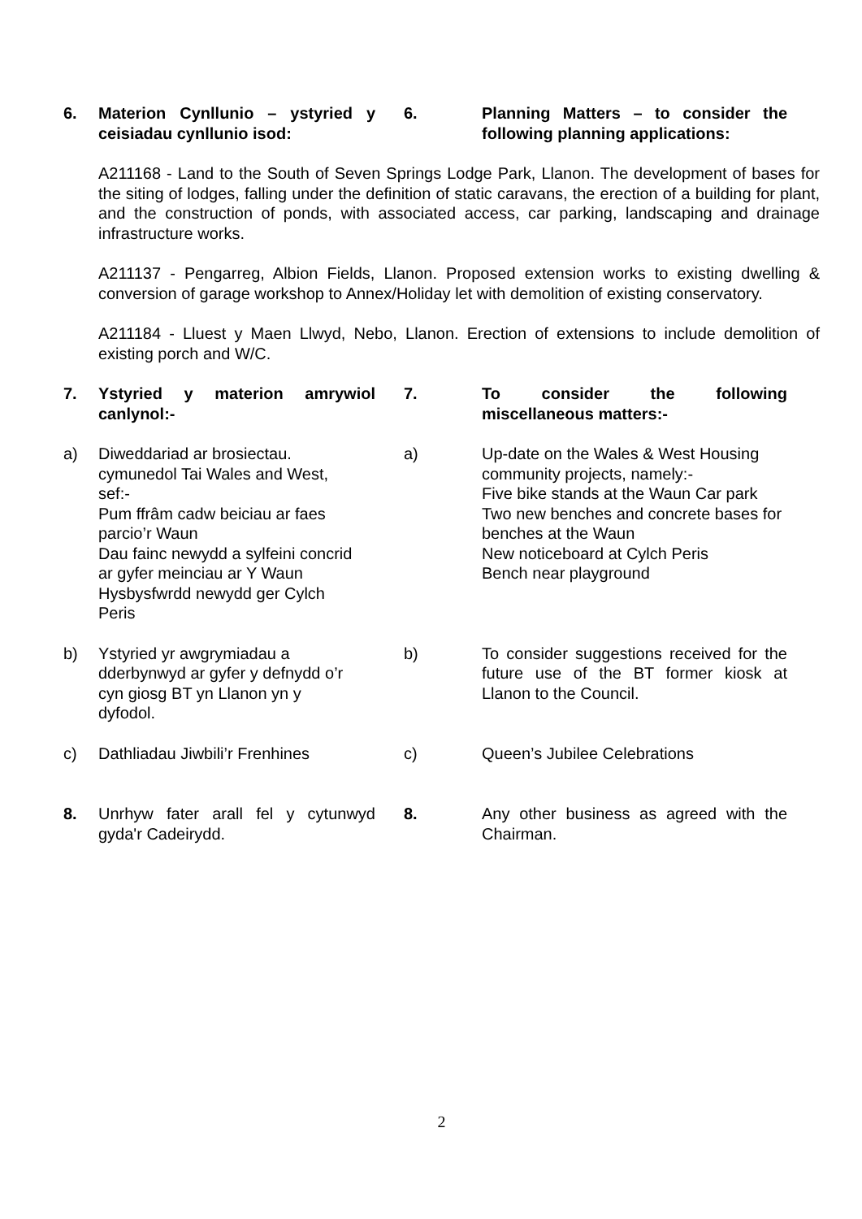6. Materion Cynllunio – ystyried y ceisiadau cynllunio isod:
6. Planning Matters – to consider the following planning applications:
A211168 - Land to the South of Seven Springs Lodge Park, Llanon. The development of bases for the siting of lodges, falling under the definition of static caravans, the erection of a building for plant, and the construction of ponds, with associated access, car parking, landscaping and drainage infrastructure works.
A211137 - Pengarreg, Albion Fields, Llanon. Proposed extension works to existing dwelling & conversion of garage workshop to Annex/Holiday let with demolition of existing conservatory.
A211184 - Lluest y Maen Llwyd, Nebo, Llanon. Erection of extensions to include demolition of existing porch and W/C.
7. Ystyried y materion amrywiol canlynol:-
7. To consider the following miscellaneous matters:-
a) Diweddariad ar brosiectau.
cymunedol Tai Wales and West,
sef:-
Pum ffrâm cadw beiciau ar faes
parcio’r Waun
Dau fainc newydd a sylfeini concrid
ar gyfer meinciau ar Y Waun
Hysbysfwrdd newydd ger Cylch
Peris
a) Up-date on the Wales & West Housing community projects, namely:-
Five bike stands at the Waun Car park
Two new benches and concrete bases for benches at the Waun
New noticeboard at Cylch Peris
Bench near playground
b) Ystyried yr awgrymiadau a
dderbynwyd ar gyfer y defnydd o’r
cyn giosg BT yn Llanon yn y
dyfodol.
b) To consider suggestions received for the future use of the BT former kiosk at Llanon to the Council.
c) Dathliadau Jiwbili’r Frenhines
c) Queen’s Jubilee Celebrations
8. Unrhyw fater arall fel y cytunwyd gyda'r Cadeirydd.
8. Any other business as agreed with the Chairman.
2